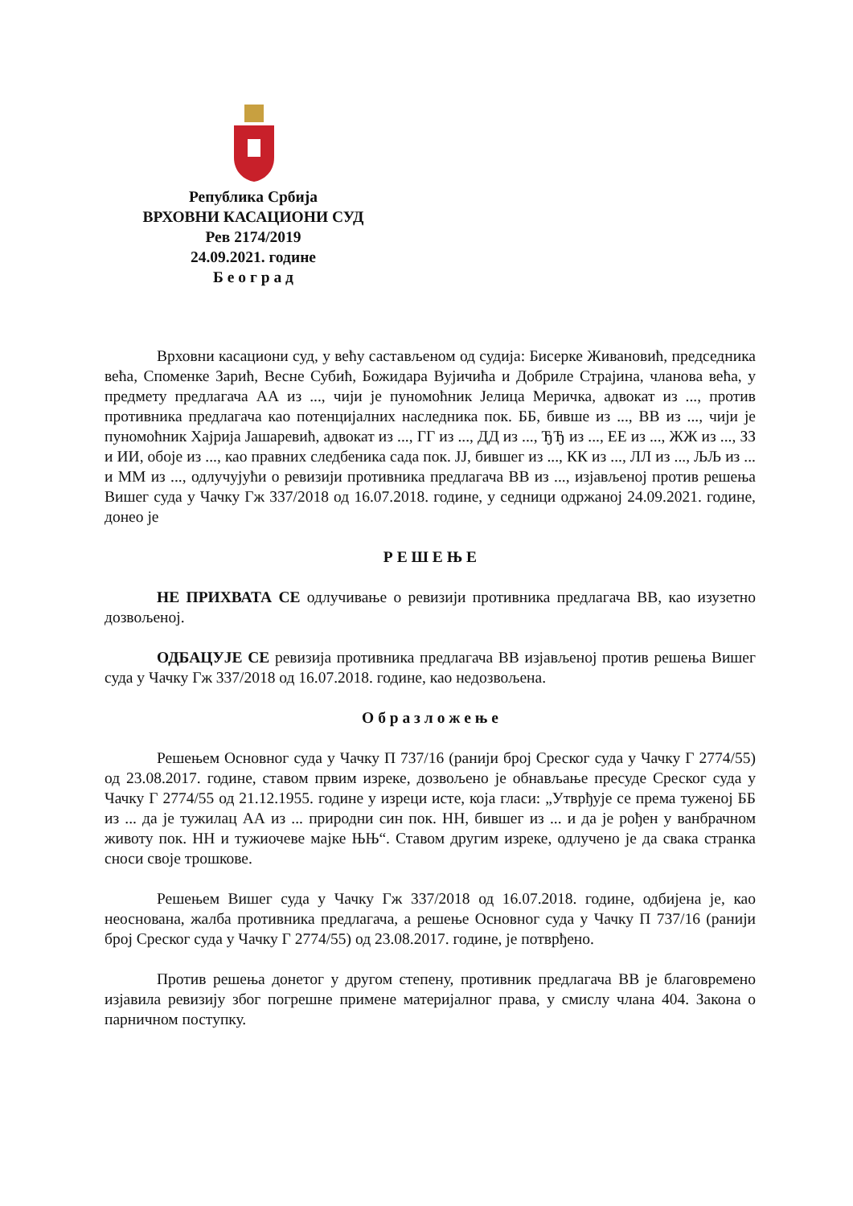Република Србија
ВРХОВНИ КАСАЦИОНИ СУД
Рев 2174/2019
24.09.2021. године
Б е о г р а д
Врховни касациони суд, у већу састављеном од судија: Бисерке Живановић, председника већа, Споменке Зарић, Весне Субић, Божидара Вујичића и Добриле Страјина, чланова већа, у предмету предлагача АА из ..., чији је пуномоћник Јелица Меричка, адвокат из ..., против противника предлагача као потенцијалних наследника пок. ББ, бивше из ..., ВВ из ..., чији је пуномоћник Хајрија Јашаревић, адвокат из ..., ГГ из ..., ДД из ..., ЂЂ из ..., ЕЕ из ..., ЖЖ из ..., ЗЗ и ИИ, обоје из ..., као правних следбеника сада пок. ЈЈ, бившег из ..., КК из ..., ЛЛ из ..., ЉЉ из ... и ММ из ..., одлучујући о ревизији противника предлагача ВВ из ..., изјављеној против решења Вишег суда у Чачку Гж 337/2018 од 16.07.2018. године, у седници одржаној 24.09.2021. године, донео је
Р Е Ш Е Њ Е
НЕ ПРИХВАТА СЕ одлучивање о ревизији противника предлагача ВВ, као изузетно дозвољеној.
ОДБАЦУЈЕ СЕ ревизија противника предлагача ВВ изјављеној против решења Вишег суда у Чачку Гж 337/2018 од 16.07.2018. године, као недозвољена.
О б р а з л о ж е њ е
Решењем Основног суда у Чачку П 737/16 (ранији број Среског суда у Чачку Г 2774/55) од 23.08.2017. године, ставом првим изреке, дозвољено је обнављање пресуде Среског суда у Чачку Г 2774/55 од 21.12.1955. године у изреци исте, која гласи: „Утврђује се према туженој ББ из ... да је тужилац АА из ... природни син пок. НН, бившег из ... и да је рођен у ванбрачном животу пок. НН и тужиочеве мајке ЊЊ“. Ставом другим изреке, одлучено је да свака странка сноси своје трошкове.
Решењем Вишег суда у Чачку Гж 337/2018 од 16.07.2018. године, одбијена је, као неоснована, жалба противника предлагача, а решење Основног суда у Чачку П 737/16 (ранији број Среског суда у Чачку Г 2774/55) од 23.08.2017. године, је потврђено.
Против решења донетог у другом степену, противник предлагача ВВ је благовремено изјавила ревизију због погрешне примене материјалног права, у смислу члана 404. Закона о парничном поступку.